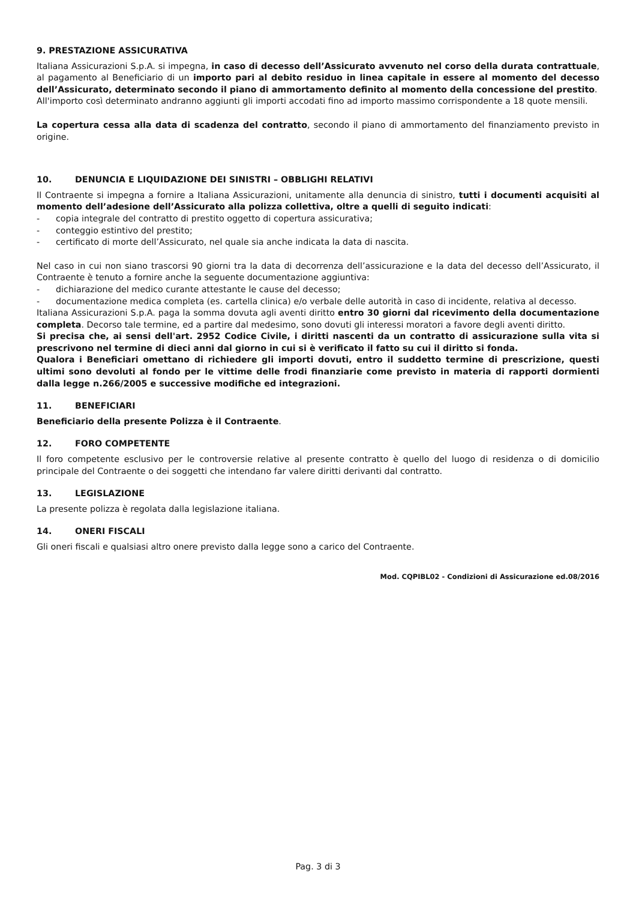9. PRESTAZIONE ASSICURATIVA
Italiana Assicurazioni S.p.A. si impegna, in caso di decesso dell’Assicurato avvenuto nel corso della durata contrattuale, al pagamento al Beneficiario di un importo pari al debito residuo in linea capitale in essere al momento del decesso dell’Assicurato, determinato secondo il piano di ammortamento definito al momento della concessione del prestito.
All'importo così determinato andranno aggiunti gli importi accodati fino ad importo massimo corrispondente a 18 quote mensili.
La copertura cessa alla data di scadenza del contratto, secondo il piano di ammortamento del finanziamento previsto in origine.
10. DENUNCIA E LIQUIDAZIONE DEI SINISTRI – OBBLIGHI RELATIVI
Il Contraente si impegna a fornire a Italiana Assicurazioni, unitamente alla denuncia di sinistro, tutti i documenti acquisiti al momento dell’adesione dell’Assicurato alla polizza collettiva, oltre a quelli di seguito indicati:
- copia integrale del contratto di prestito oggetto di copertura assicurativa;
- conteggio estintivo del prestito;
- certificato di morte dell’Assicurato, nel quale sia anche indicata la data di nascita.
Nel caso in cui non siano trascorsi 90 giorni tra la data di decorrenza dell’assicurazione e la data del decesso dell’Assicurato, il Contraente è tenuto a fornire anche la seguente documentazione aggiuntiva:
- dichiarazione del medico curante attestante le cause del decesso;
- documentazione medica completa (es. cartella clinica) e/o verbale delle autorità in caso di incidente, relativa al decesso.
Italiana Assicurazioni S.p.A. paga la somma dovuta agli aventi diritto entro 30 giorni dal ricevimento della documentazione completa. Decorso tale termine, ed a partire dal medesimo, sono dovuti gli interessi moratori a favore degli aventi diritto.
Si precisa che, ai sensi dell'art. 2952 Codice Civile, i diritti nascenti da un contratto di assicurazione sulla vita si prescrivono nel termine di dieci anni dal giorno in cui si è verificato il fatto su cui il diritto si fonda.
Qualora i Beneficiari omettano di richiedere gli importi dovuti, entro il suddetto termine di prescrizione, questi ultimi sono devoluti al fondo per le vittime delle frodi finanziarie come previsto in materia di rapporti dormienti dalla legge n.266/2005 e successive modifiche ed integrazioni.
11. BENEFICIARI
Beneficiario della presente Polizza è il Contraente.
12. FORO COMPETENTE
Il foro competente esclusivo per le controversie relative al presente contratto è quello del luogo di residenza o di domicilio principale del Contraente o dei soggetti che intendano far valere diritti derivanti dal contratto.
13. LEGISLAZIONE
La presente polizza è regolata dalla legislazione italiana.
14. ONERI FISCALI
Gli oneri fiscali e qualsiasi altro onere previsto dalla legge sono a carico del Contraente.
Mod. CQPIBL02 - Condizioni di Assicurazione ed.08/2016
Pag. 3 di 3